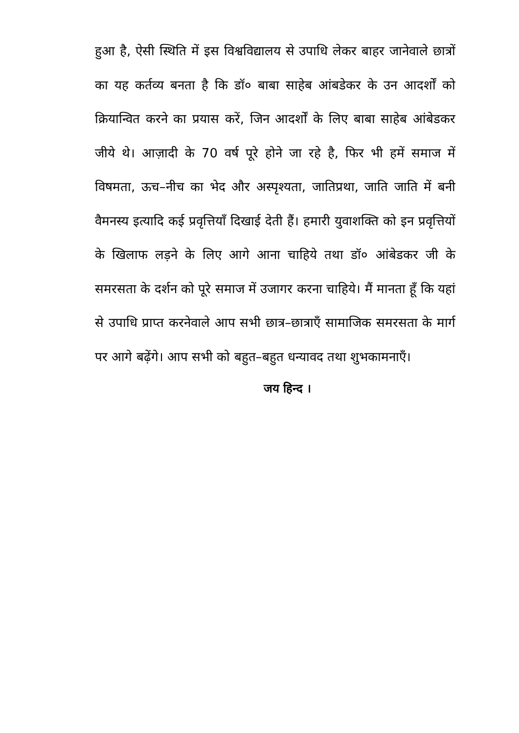हुआ है, ऐसी स्थिति में इस विश्वविद्यालय से उपाधि लेकर बाहर जानेवाले छात्रों का यह कर्तव्य बनता है कि डॉ० बाबा साहेब आंबडेकर के उन आदर्शों को क्रियान्वित करने का प्रयास करें, जिन आदर्शों के लिए बाबा साहेब आंबेडकर जीये थे। आज़ादी के 70 वर्ष पूरे होने जा रहे है, फिर भी हमें समाज में विषमता, ऊच–नीच का भेद और अस्पृश्यता, जातिप्रथा, जाति जाति में बनी वैमनस्य इत्यादि कई प्रवृत्तियाँ दिखाई देती हैं। हमारी युवाशक्ति को इन प्रवृत्तियों के खिलाफ लड़ने के लिए आगे आना चाहिये तथा डॉ० आंबेडकर जी के समरसता के दर्शन को पूरे समाज में उजागर करना चाहिये। मैं मानता हूँ कि यहां से उपाधि प्राप्त करनेवाले आप सभी छात्र–छात्राएँ सामाजिक समरसता के मार्ग पर आगे बढ़ेंगे। आप सभी को बहुत–बहुत धन्यावद तथा शुभकामनाएँ।
जय हिन्द ।